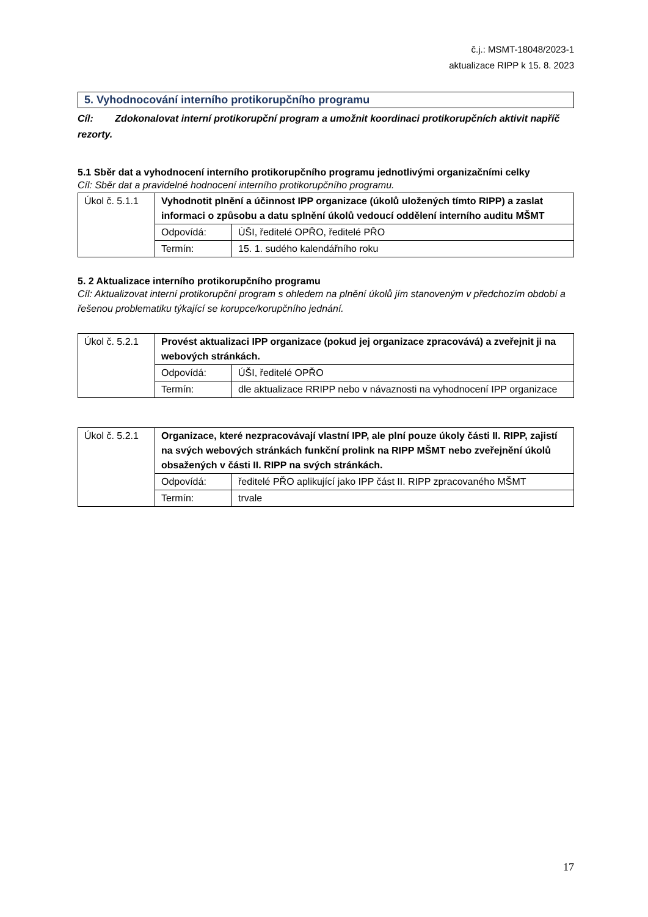č.j.: MSMT-18048/2023-1
aktualizace RIPP k 15. 8. 2023
5. Vyhodnocování interního protikorupčního programu
Cíl: Zdokonalovat interní protikorupční program a umožnit koordinaci protikorupčních aktivit napříč rezorty.
5.1 Sběr dat a vyhodnocení interního protikorupčního programu jednotlivými organizačními celky
Cíl: Sběr dat a pravidelné hodnocení interního protikorupčního programu.
| Úkol č. 5.1.1 | Vyhodnotit plnění a účinnost IPP organizace (úkolů uložených tímto RIPP) a zaslat informaci o způsobu a datu splnění úkolů vedoucí oddělení interního auditu MŠMT | |
| | Odpovídá: | ÚŠI, ředitelé OPŘO, ředitelé PŘO |
| | Termín: | 15. 1. sudého kalendářního roku |
5. 2 Aktualizace interního protikorupčního programu
Cíl: Aktualizovat interní protikorupční program s ohledem na plnění úkolů jím stanoveným v předchozím období a řešenou problematiku týkající se korupce/korupčního jednání.
| Úkol č. 5.2.1 | Provést aktualizaci IPP organizace (pokud jej organizace zpracovává) a zveřejnit ji na webových stránkách. | |
| | Odpovídá: | ÚŠI, ředitelé OPŘO |
| | Termín: | dle aktualizace RRIPP nebo v návaznosti na vyhodnocení IPP organizace |
| Úkol č. 5.2.1 | Organizace, které nezpracovávají vlastní IPP, ale plní pouze úkoly části II. RIPP, zajistí na svých webových stránkách funkční prolink na RIPP MŠMT nebo zveřejnění úkolů obsažených v části II. RIPP na svých stránkách. | |
| | Odpovídá: | ředitelé PŘO aplikující jako IPP část II. RIPP zpracovaného MŠMT |
| | Termín: | trvale |
17